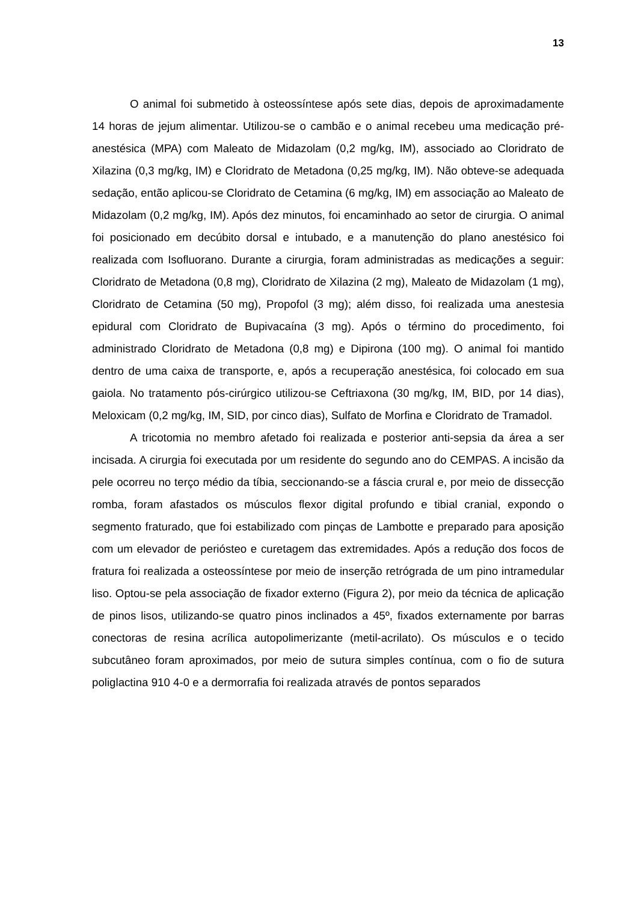13
O animal foi submetido à osteossíntese após sete dias, depois de aproximadamente 14 horas de jejum alimentar. Utilizou-se o cambão e o animal recebeu uma medicação pré-anestésica (MPA) com Maleato de Midazolam (0,2 mg/kg, IM), associado ao Cloridrato de Xilazina (0,3 mg/kg, IM) e Cloridrato de Metadona (0,25 mg/kg, IM). Não obteve-se adequada sedação, então aplicou-se Cloridrato de Cetamina (6 mg/kg, IM) em associação ao Maleato de Midazolam (0,2 mg/kg, IM). Após dez minutos, foi encaminhado ao setor de cirurgia. O animal foi posicionado em decúbito dorsal e intubado, e a manutenção do plano anestésico foi realizada com Isofluorano. Durante a cirurgia, foram administradas as medicações a seguir: Cloridrato de Metadona (0,8 mg), Cloridrato de Xilazina (2 mg), Maleato de Midazolam (1 mg), Cloridrato de Cetamina (50 mg), Propofol (3 mg); além disso, foi realizada uma anestesia epidural com Cloridrato de Bupivacaína (3 mg). Após o término do procedimento, foi administrado Cloridrato de Metadona (0,8 mg) e Dipirona (100 mg). O animal foi mantido dentro de uma caixa de transporte, e, após a recuperação anestésica, foi colocado em sua gaiola. No tratamento pós-cirúrgico utilizou-se Ceftriaxona (30 mg/kg, IM, BID, por 14 dias), Meloxicam (0,2 mg/kg, IM, SID, por cinco dias), Sulfato de Morfina e Cloridrato de Tramadol.
A tricotomia no membro afetado foi realizada e posterior anti-sepsia da área a ser incisada. A cirurgia foi executada por um residente do segundo ano do CEMPAS. A incisão da pele ocorreu no terço médio da tíbia, seccionando-se a fáscia crural e, por meio de dissecção romba, foram afastados os músculos flexor digital profundo e tibial cranial, expondo o segmento fraturado, que foi estabilizado com pinças de Lambotte e preparado para aposição com um elevador de periósteo e curetagem das extremidades. Após a redução dos focos de fratura foi realizada a osteossíntese por meio de inserção retrógrada de um pino intramedular liso. Optou-se pela associação de fixador externo (Figura 2), por meio da técnica de aplicação de pinos lisos, utilizando-se quatro pinos inclinados a 45º, fixados externamente por barras conectoras de resina acrílica autopolimerizante (metil-acrilato). Os músculos e o tecido subcutâneo foram aproximados, por meio de sutura simples contínua, com o fio de sutura poliglactina 910 4-0 e a dermorrafia foi realizada através de pontos separados